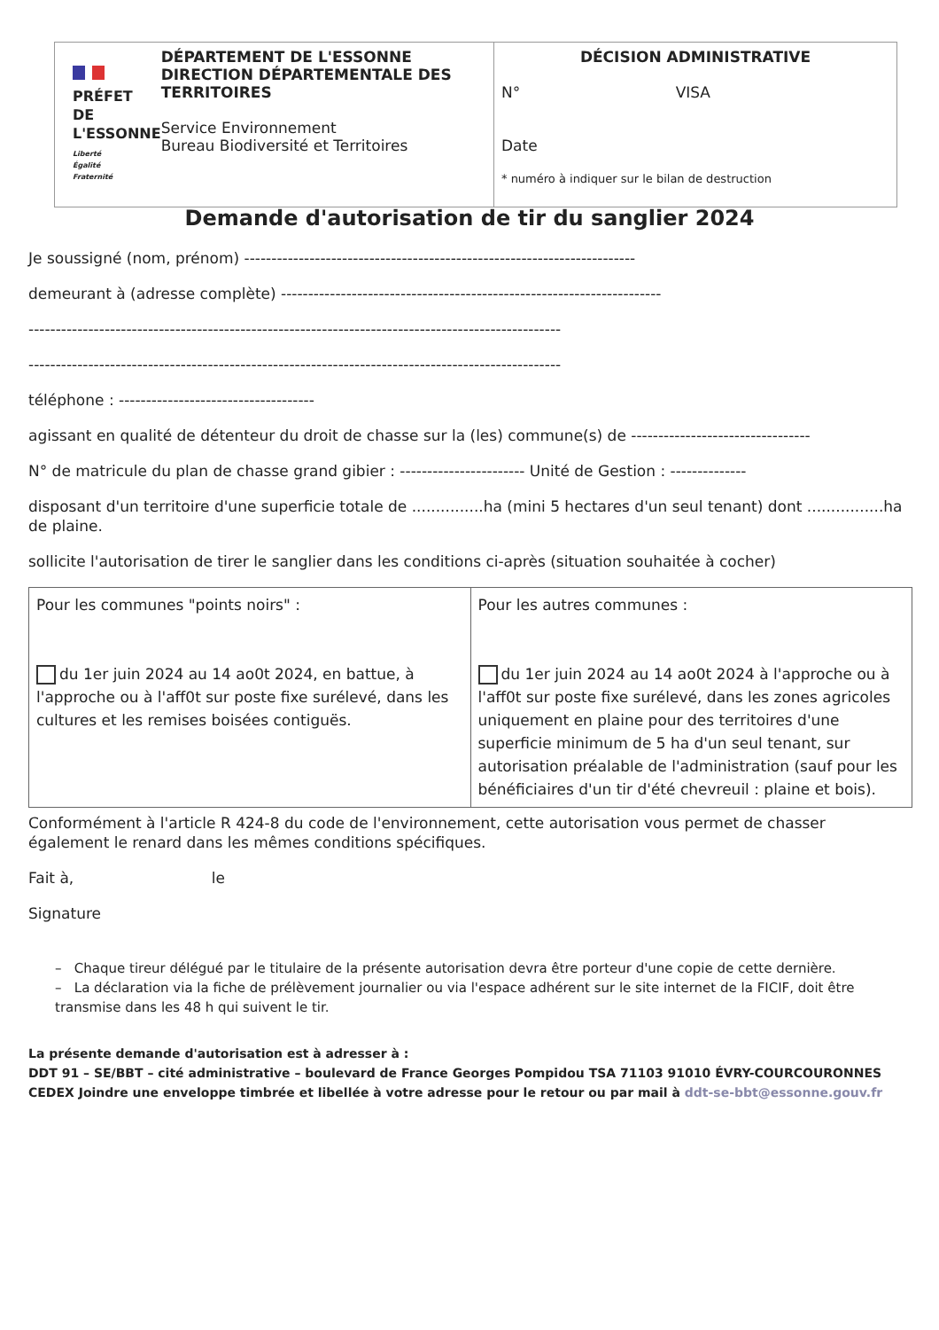PRÉFET
DE L'ESSONNE
Liberté
Égalité
Fraternité
DÉPARTEMENT DE L'ESSONNE
DIRECTION DÉPARTEMENTALE DES TERRITOIRES
Service Environnement
Bureau Biodiversité et Territoires
DÉCISION ADMINISTRATIVE
N° VISA
Date
* numéro à indiquer sur le bilan de destruction
Demande d'autorisation de tir du sanglier 2024
Je soussigné (nom, prénom) ------------------------------------------------------------------------
demeurant à (adresse complète) ----------------------------------------------------------------------
--------------------------------------------------------------------------------------------------
--------------------------------------------------------------------------------------------------
téléphone : ------------------------------------
agissant en qualité de détenteur du droit de chasse sur la (les) commune(s) de ---------------------------------
N° de matricule du plan de chasse grand gibier : ----------------------- Unité de Gestion : --------------
disposant d'un territoire d'une superficie totale de ...............ha (mini 5 hectares d'un seul tenant) dont ................ha de plaine.
sollicite l'autorisation de tirer le sanglier dans les conditions ci-après (situation souhaitée à cocher)
| Pour les communes "points noirs" : du 1er juin 2024 au 14 ao0t 2024, en battue, à l'approche ou à l'aff0t sur poste fixe surélevé, dans les cultures et les remises boisées contiguës. | Pour les autres communes : du 1er juin 2024 au 14 ao0t 2024 à l'approche ou à l'aff0t sur poste fixe surélevé, dans les zones agricoles uniquement en plaine pour des territoires d'une superficie minimum de 5 ha d'un seul tenant, sur autorisation préalable de l'administration (sauf pour les bénéficiaires d'un tir d'été chevreuil : plaine et bois). |
Conformément à l'article R 424-8 du code de l'environnement, cette autorisation vous permet de chasser également le renard dans les mêmes conditions spécifiques.
Fait à, le
Signature
– Chaque tireur délégué par le titulaire de la présente autorisation devra être porteur d'une copie de cette dernière.
– La déclaration via la fiche de prélèvement journalier ou via l'espace adhérent sur le site internet de la FICIF, doit être transmise dans les 48 h qui suivent le tir.
La présente demande d'autorisation est à adresser à :
DDT 91 – SE/BBT – cité administrative – boulevard de France Georges Pompidou TSA 71103 91010 ÉVRY-COURCOURONNES CEDEX Joindre une enveloppe timbrée et libellée à votre adresse pour le retour ou par mail à ddt-se-bbt@essonne.gouv.fr